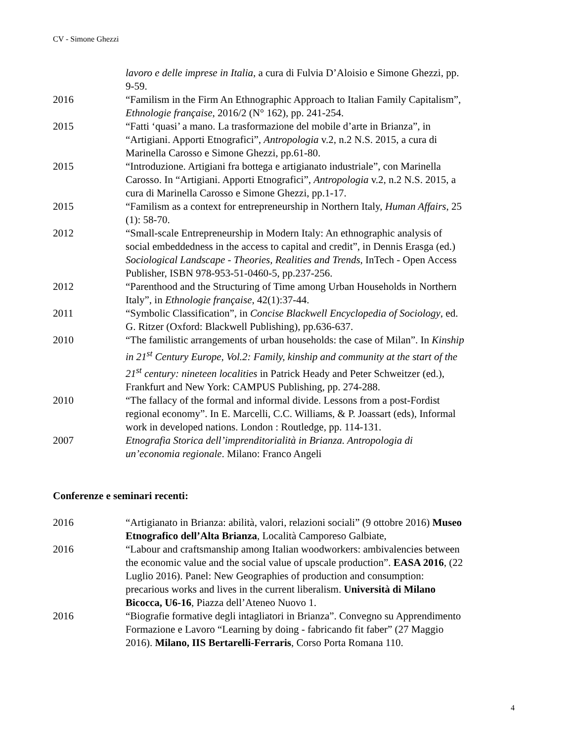CV - Simone Ghezzi
lavoro e delle imprese in Italia, a cura di Fulvia D’Aloisio e Simone Ghezzi, pp. 9-59.
2016 “Familism in the Firm An Ethnographic Approach to Italian Family Capitalism”, Ethnologie française, 2016/2 (N° 162), pp. 241-254.
2015 “Fatti ‘quasi’ a mano. La trasformazione del mobile d’arte in Brianza”, in “Artigiani. Apporti Etnografici”, Antropologia v.2, n.2 N.S. 2015, a cura di Marinella Carosso e Simone Ghezzi, pp.61-80.
2015 “Introduzione. Artigiani fra bottega e artigianato industriale”, con Marinella Carosso. In “Artigiani. Apporti Etnografici”, Antropologia v.2, n.2 N.S. 2015, a cura di Marinella Carosso e Simone Ghezzi, pp.1-17.
2015 “Familism as a context for entrepreneurship in Northern Italy, Human Affairs, 25 (1): 58-70.
2012 “Small-scale Entrepreneurship in Modern Italy: An ethnographic analysis of social embeddedness in the access to capital and credit”, in Dennis Erasga (ed.) Sociological Landscape - Theories, Realities and Trends, InTech - Open Access Publisher, ISBN 978-953-51-0460-5, pp.237-256.
2012 “Parenthood and the Structuring of Time among Urban Households in Northern Italy”, in Ethnologie française, 42(1):37-44.
2011 “Symbolic Classification”, in Concise Blackwell Encyclopedia of Sociology, ed. G. Ritzer (Oxford: Blackwell Publishing), pp.636-637.
2010 “The familistic arrangements of urban households: the case of Milan”. In Kinship in 21<sup>st</sup> Century Europe, Vol.2: Family, kinship and community at the start of the 21<sup>st</sup> century: nineteen localities in Patrick Heady and Peter Schweitzer (ed.), Frankfurt and New York: CAMPUS Publishing, pp. 274-288.
2010 “The fallacy of the formal and informal divide. Lessons from a post-Fordist regional economy”. In E. Marcelli, C.C. Williams, & P. Joassart (eds), Informal work in developed nations. London : Routledge, pp. 114-131.
2007 Etnografia Storica dell’imprenditorialità in Brianza. Antropologia di un’economia regionale. Milano: Franco Angeli
Conferenze e seminari recenti:
2016 “Artigianato in Brianza: abilità, valori, relazioni sociali” (9 ottobre 2016) Museo Etnografico dell’Alta Brianza, Località Camporeso Galbiate,
2016 “Labour and craftsmanship among Italian woodworkers: ambivalencies between the economic value and the social value of upscale production”. EASA 2016, (22 Luglio 2016). Panel: New Geographies of production and consumption: precarious works and lives in the current liberalism. Università di Milano Bicocca, U6-16, Piazza dell’Ateneo Nuovo 1.
2016 “Biografie formative degli intagliatori in Brianza”. Convegno su Apprendimento Formazione e Lavoro “Learning by doing - fabricando fit faber” (27 Maggio 2016). Milano, IIS Bertarelli-Ferraris, Corso Porta Romana 110.
4